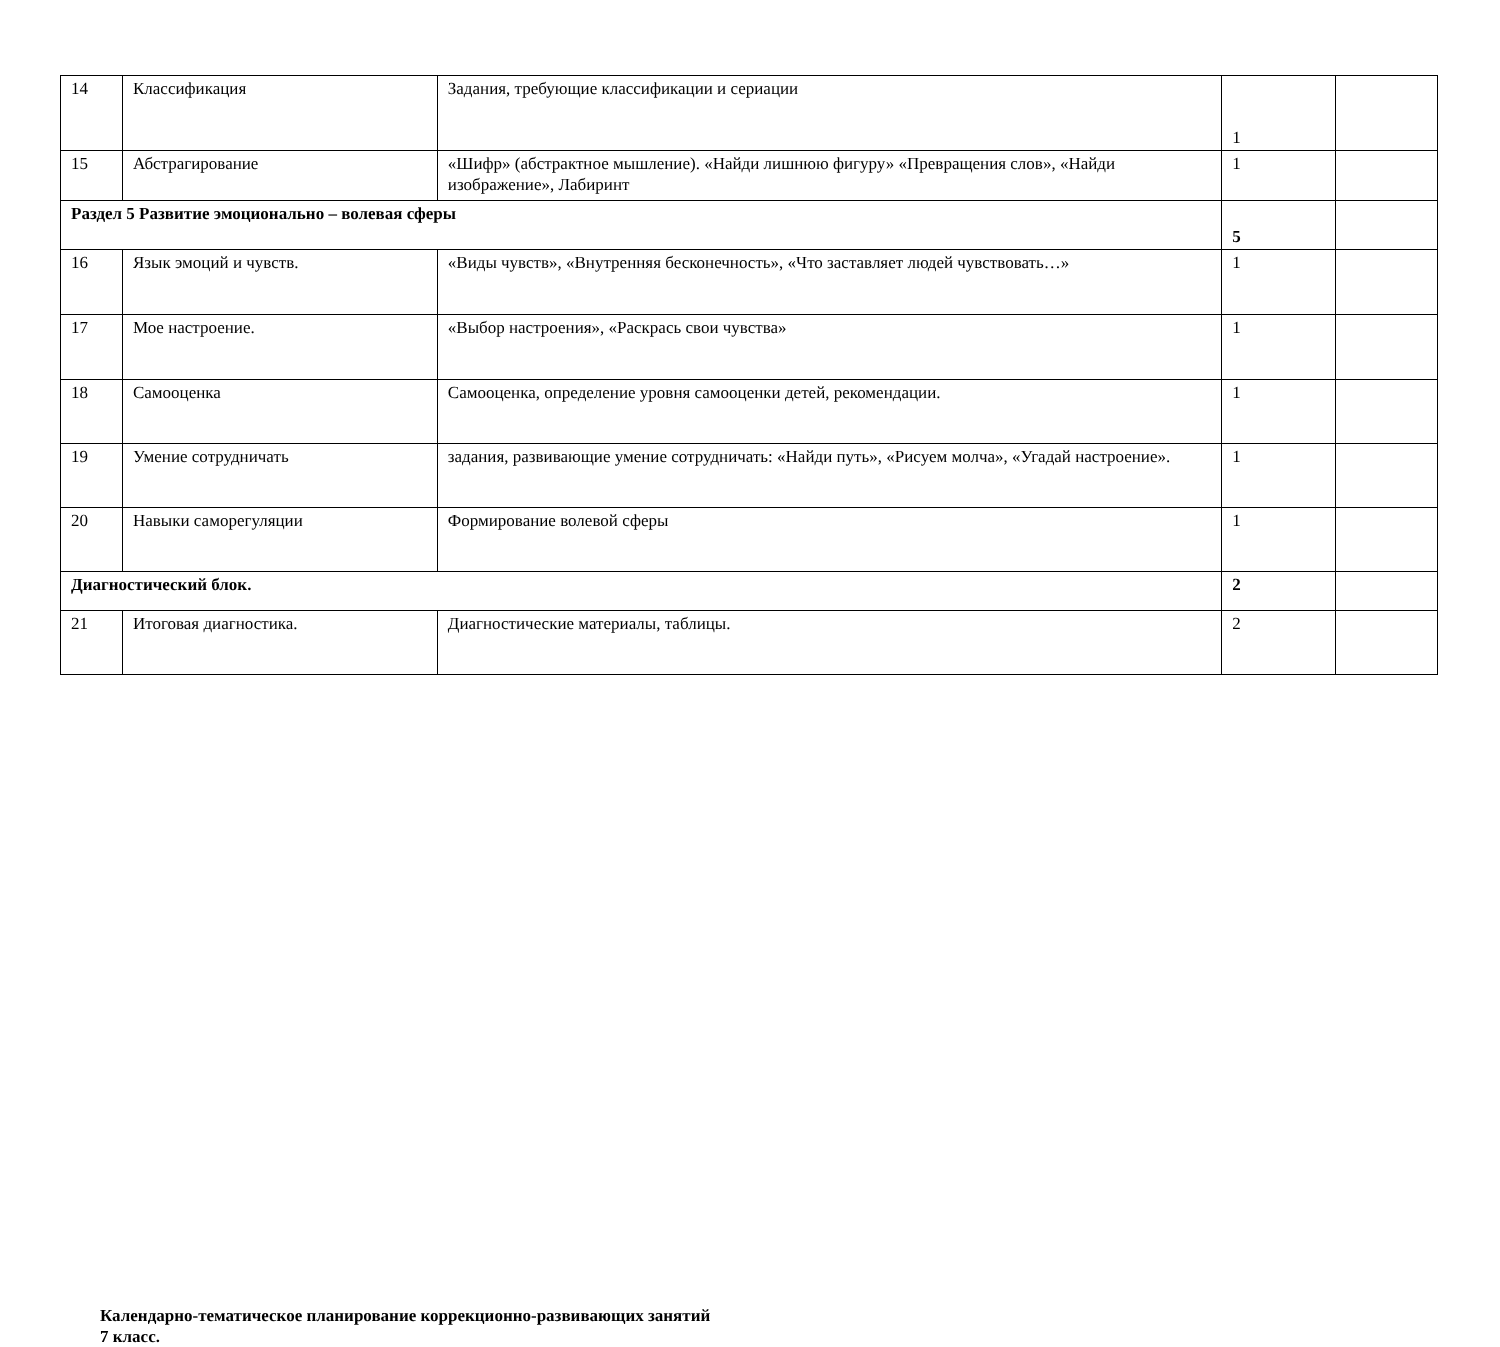| 14 | Классификация | Задания, требующие классификации и сериации | 1 | |
| 15 | Абстрагирование | «Шифр» (абстрактное мышление). «Найди лишнюю фигуру» «Превращения слов», «Найди изображение», Лабиринт | 1 | |
| Раздел 5 Развитие эмоционально – волевая сферы | | | 5 | |
| 16 | Язык эмоций и чувств. | «Виды чувств», «Внутренняя бесконечность», «Что заставляет людей чувствовать…» | 1 | |
| 17 | Мое настроение. | «Выбор настроения», «Раскрась свои чувства» | 1 | |
| 18 | Самооценка | Самооценка, определение уровня самооценки детей, рекомендации. | 1 | |
| 19 | Умение сотрудничать | задания, развивающие умение сотрудничать: «Найди путь», «Рисуем молча», «Угадай настроение». | 1 | |
| 20 | Навыки саморегуляции | Формирование волевой сферы | 1 | |
| Диагностический блок. | | | 2 | |
| 21 | Итоговая диагностика. | Диагностические материалы, таблицы. | 2 | |
Календарно-тематическое планирование коррекционно-развивающих занятий
7 класс.